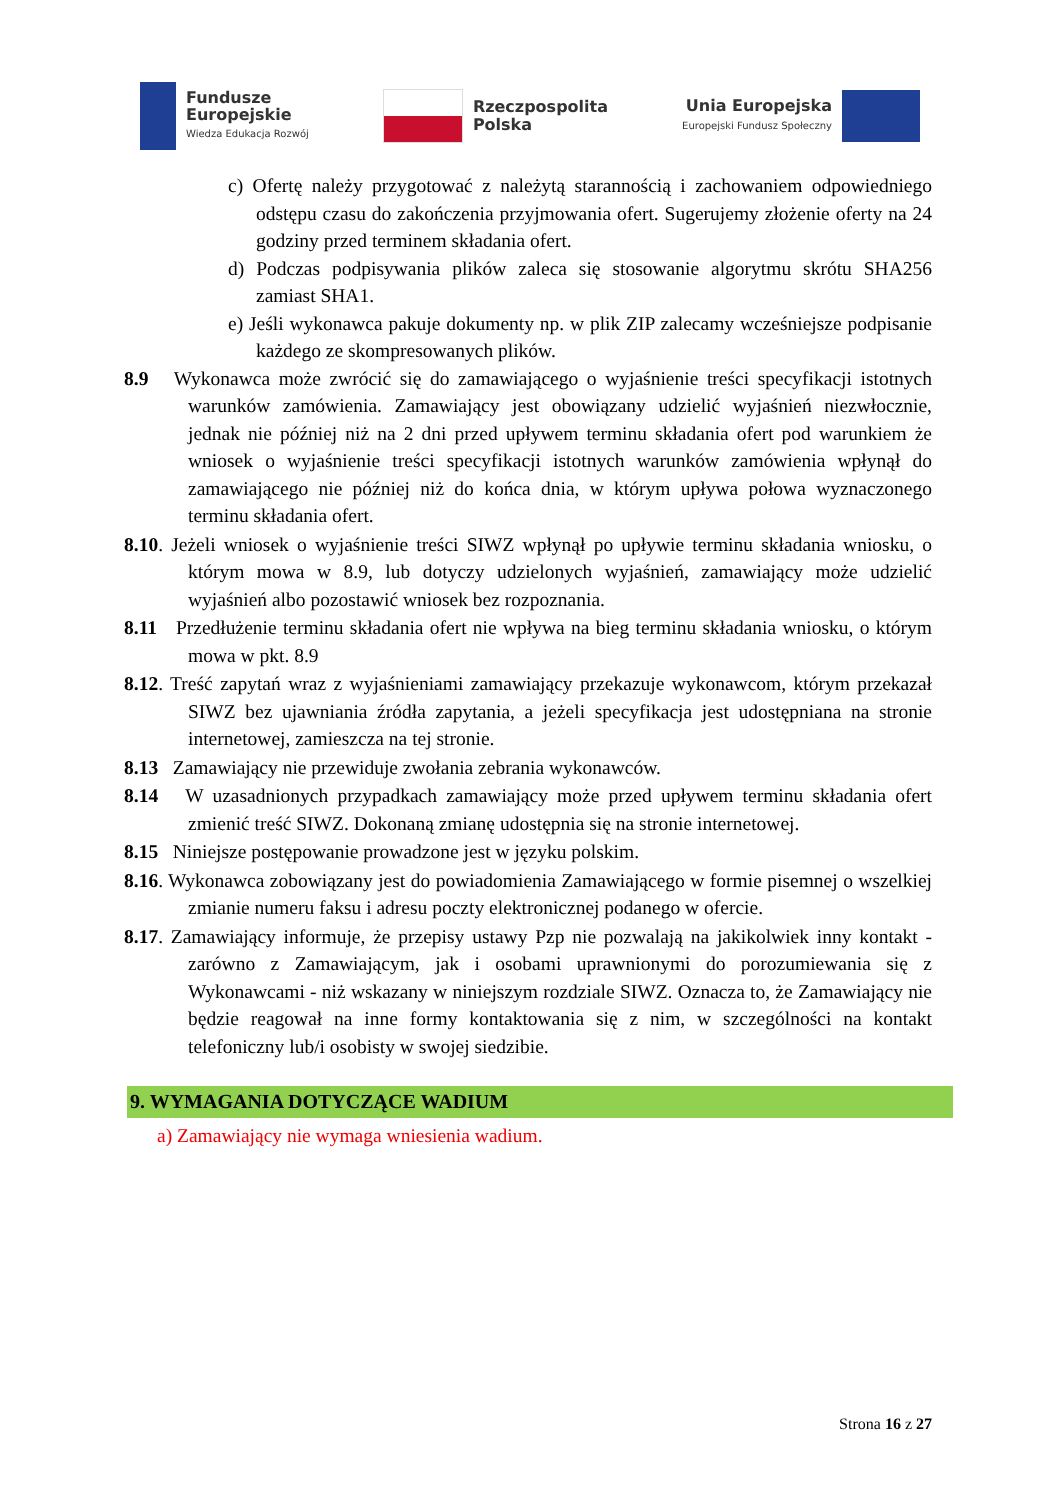Fundusze
Europejskie
Wiedza Edukacja Rozwój
Rzeczpospolita
Polska
Unia Europejska
Europejski Fundusz Społeczny
c) Ofertę należy przygotować z należytą starannością i zachowaniem odpowiedniego odstępu czasu do zakończenia przyjmowania ofert. Sugerujemy złożenie oferty na 24 godziny przed terminem składania ofert.
d) Podczas podpisywania plików zaleca się stosowanie algorytmu skrótu SHA256 zamiast SHA1.
e) Jeśli wykonawca pakuje dokumenty np. w plik ZIP zalecamy wcześniejsze podpisanie każdego ze skompresowanych plików.
8.9 Wykonawca może zwrócić się do zamawiającego o wyjaśnienie treści specyfikacji istotnych warunków zamówienia. Zamawiający jest obowiązany udzielić wyjaśnień niezwłocznie, jednak nie później niż na 2 dni przed upływem terminu składania ofert pod warunkiem że wniosek o wyjaśnienie treści specyfikacji istotnych warunków zamówienia wpłynął do zamawiającego nie później niż do końca dnia, w którym upływa połowa wyznaczonego terminu składania ofert.
8.10. Jeżeli wniosek o wyjaśnienie treści SIWZ wpłynął po upływie terminu składania wniosku, o którym mowa w 8.9, lub dotyczy udzielonych wyjaśnień, zamawiający może udzielić wyjaśnień albo pozostawić wniosek bez rozpoznania.
8.11 Przedłużenie terminu składania ofert nie wpływa na bieg terminu składania wniosku, o którym mowa w pkt. 8.9
8.12. Treść zapytań wraz z wyjaśnieniami zamawiający przekazuje wykonawcom, którym przekazał SIWZ bez ujawniania źródła zapytania, a jeżeli specyfikacja jest udostępniana na stronie internetowej, zamieszcza na tej stronie.
8.13 Zamawiający nie przewiduje zwołania zebrania wykonawców.
8.14 W uzasadnionych przypadkach zamawiający może przed upływem terminu składania ofert zmienić treść SIWZ. Dokonaną zmianę udostępnia się na stronie internetowej.
8.15 Niniejsze postępowanie prowadzone jest w języku polskim.
8.16. Wykonawca zobowiązany jest do powiadomienia Zamawiającego w formie pisemnej o wszelkiej zmianie numeru faksu i adresu poczty elektronicznej podanego w ofercie.
8.17. Zamawiający informuje, że przepisy ustawy Pzp nie pozwalają na jakikolwiek inny kontakt - zarówno z Zamawiającym, jak i osobami uprawnionymi do porozumiewania się z Wykonawcami - niż wskazany w niniejszym rozdziale SIWZ. Oznacza to, że Zamawiający nie będzie reagował na inne formy kontaktowania się z nim, w szczególności na kontakt telefoniczny lub/i osobisty w swojej siedzibie.
9. WYMAGANIA DOTYCZĄCE WADIUM
a) Zamawiający nie wymaga wniesienia wadium.
Strona 16 z 27